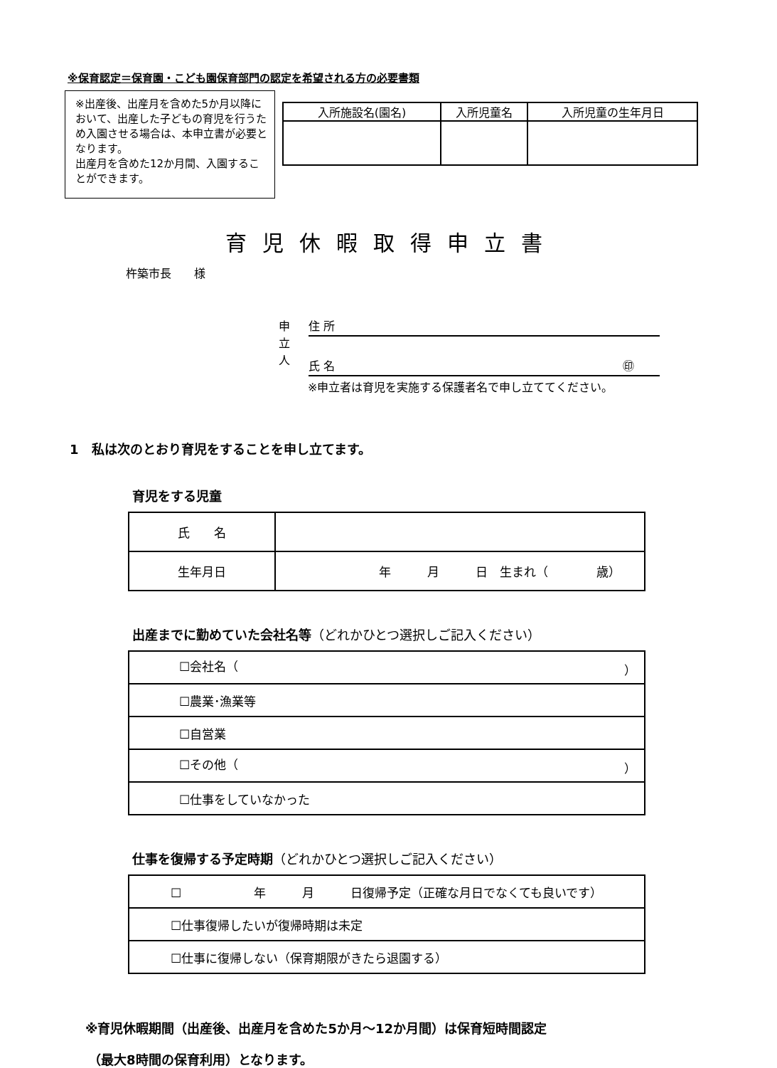※保育認定＝保育園・こども園保育部門の認定を希望される方の必要書類
※出産後、出産月を含めた5か月以降において、出産した子どもの育児を行うため入園させる場合は、本申立書が必要となります。
出産月を含めた12か月間、入園することができます。
| 入所施設名(園名) | 入所児童名 | 入所児童の生年月日 |
| --- | --- | --- |
育児休暇取得申立書
杵築市長　　様
申立人 住 所
氏 名 ㊞
※申立者は育児を実施する保護者名で申し立ててください。
1　私は次のとおり育児をすることを申し立てます。
育児をする児童
| 氏 名 | |
| 生年月日 | 年 月 日 生まれ（ 歳） |
出産までに勤めていた会社名等（どれかひとつ選択しご記入ください）
| ☐会社名（ ） |
| ☐農業･漁業等 |
| ☐自営業 |
| ☐その他（ ） |
| ☐仕事をしていなかった |
仕事を復帰する予定時期（どれかひとつ選択しご記入ください）
| ☐ 年 月 日復帰予定（正確な月日でなくても良いです） |
| ☐仕事復帰したいが復帰時期は未定 |
| ☐仕事に復帰しない（保育期限がきたら退園する） |
※育児休暇期間（出産後、出産月を含めた5か月～12か月間）は保育短時間認定
（最大8時間の保育利用）となります。